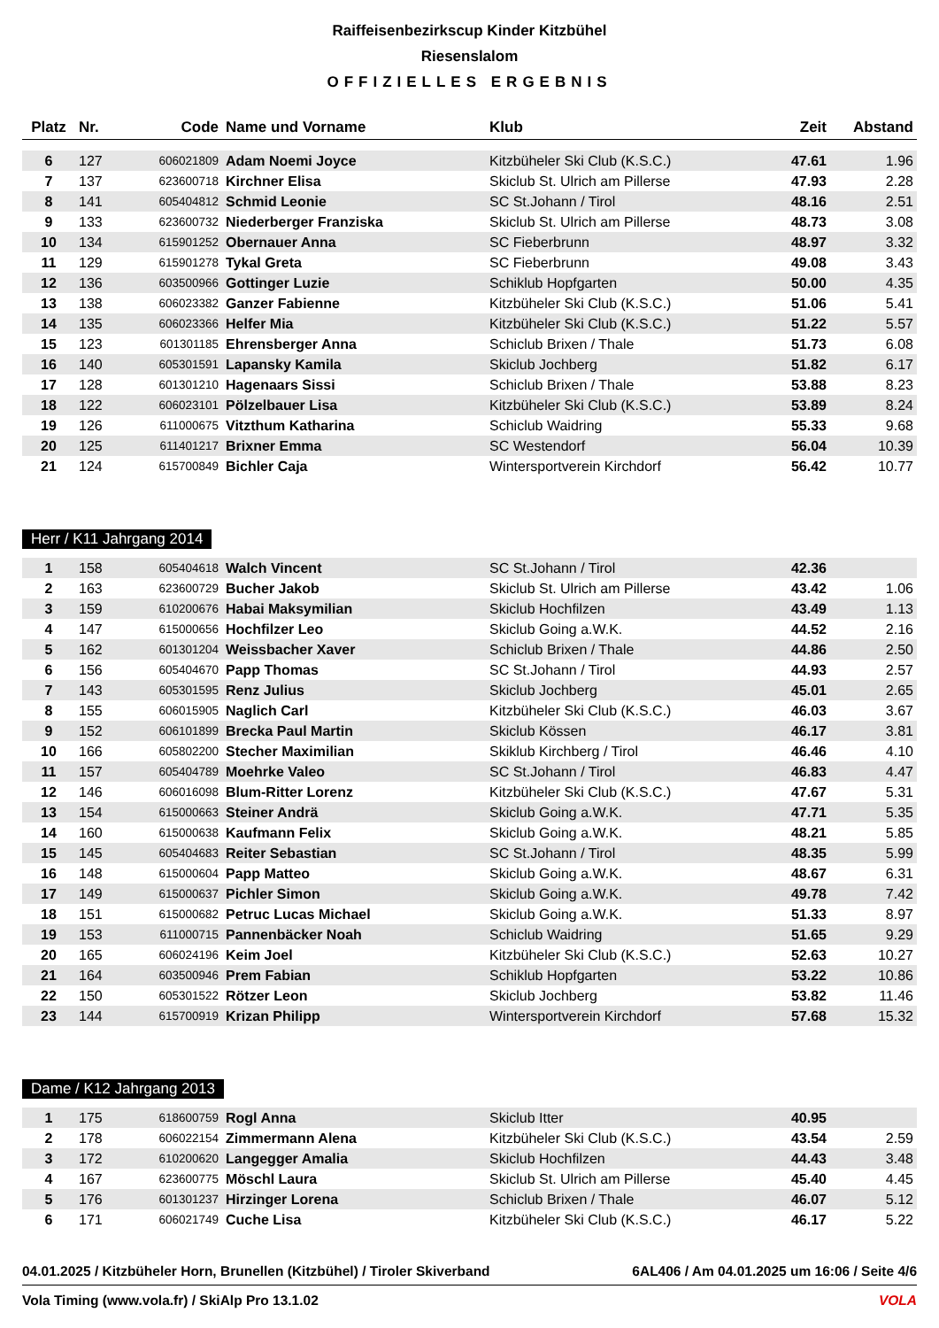Raiffeisenbezirkscup Kinder Kitzbühel
Riesenslalom
OFFIZIELLES ERGEBNIS
| Platz | Nr. | Code | Name und Vorname | Klub | Zeit | Abstand |
| --- | --- | --- | --- | --- | --- | --- |
| 6 | 127 | 606021809 | Adam Noemi Joyce | Kitzbüheler Ski Club (K.S.C.) | 47.61 | 1.96 |
| 7 | 137 | 623600718 | Kirchner Elisa | Skiclub St. Ulrich am Pillerse | 47.93 | 2.28 |
| 8 | 141 | 605404812 | Schmid Leonie | SC St.Johann / Tirol | 48.16 | 2.51 |
| 9 | 133 | 623600732 | Niederberger Franziska | Skiclub St. Ulrich am Pillerse | 48.73 | 3.08 |
| 10 | 134 | 615901252 | Obernauer Anna | SC Fieberbrunn | 48.97 | 3.32 |
| 11 | 129 | 615901278 | Tykal Greta | SC Fieberbrunn | 49.08 | 3.43 |
| 12 | 136 | 603500966 | Gottinger Luzie | Schiklub Hopfgarten | 50.00 | 4.35 |
| 13 | 138 | 606023382 | Ganzer Fabienne | Kitzbüheler Ski Club (K.S.C.) | 51.06 | 5.41 |
| 14 | 135 | 606023366 | Helfer Mia | Kitzbüheler Ski Club (K.S.C.) | 51.22 | 5.57 |
| 15 | 123 | 601301185 | Ehrensberger Anna | Schiclub Brixen / Thale | 51.73 | 6.08 |
| 16 | 140 | 605301591 | Lapansky Kamila | Skiclub Jochberg | 51.82 | 6.17 |
| 17 | 128 | 601301210 | Hagenaars Sissi | Schiclub Brixen / Thale | 53.88 | 8.23 |
| 18 | 122 | 606023101 | Pölzelbauer Lisa | Kitzbüheler Ski Club (K.S.C.) | 53.89 | 8.24 |
| 19 | 126 | 611000675 | Vitzthum Katharina | Schiclub Waidring | 55.33 | 9.68 |
| 20 | 125 | 611401217 | Brixner Emma | SC Westendorf | 56.04 | 10.39 |
| 21 | 124 | 615700849 | Bichler Caja | Wintersportverein Kirchdorf | 56.42 | 10.77 |
Herr / K11 Jahrgang 2014
| 1 | 158 | 605404618 | Walch Vincent | SC St.Johann / Tirol | 42.36 | |
| 2 | 163 | 623600729 | Bucher Jakob | Skiclub St. Ulrich am Pillerse | 43.42 | 1.06 |
| 3 | 159 | 610200676 | Habai Maksymilian | Skiclub Hochfilzen | 43.49 | 1.13 |
| 4 | 147 | 615000656 | Hochfilzer Leo | Skiclub Going a.W.K. | 44.52 | 2.16 |
| 5 | 162 | 601301204 | Weissbacher Xaver | Schiclub Brixen / Thale | 44.86 | 2.50 |
| 6 | 156 | 605404670 | Papp Thomas | SC St.Johann / Tirol | 44.93 | 2.57 |
| 7 | 143 | 605301595 | Renz Julius | Skiclub Jochberg | 45.01 | 2.65 |
| 8 | 155 | 606015905 | Naglich Carl | Kitzbüheler Ski Club (K.S.C.) | 46.03 | 3.67 |
| 9 | 152 | 606101899 | Brecka Paul Martin | Skiclub Kössen | 46.17 | 3.81 |
| 10 | 166 | 605802200 | Stecher Maximilian | Skiklub Kirchberg / Tirol | 46.46 | 4.10 |
| 11 | 157 | 605404789 | Moehrke Valeo | SC St.Johann / Tirol | 46.83 | 4.47 |
| 12 | 146 | 606016098 | Blum-Ritter Lorenz | Kitzbüheler Ski Club (K.S.C.) | 47.67 | 5.31 |
| 13 | 154 | 615000663 | Steiner Andrä | Skiclub Going a.W.K. | 47.71 | 5.35 |
| 14 | 160 | 615000638 | Kaufmann Felix | Skiclub Going a.W.K. | 48.21 | 5.85 |
| 15 | 145 | 605404683 | Reiter Sebastian | SC St.Johann / Tirol | 48.35 | 5.99 |
| 16 | 148 | 615000604 | Papp Matteo | Skiclub Going a.W.K. | 48.67 | 6.31 |
| 17 | 149 | 615000637 | Pichler Simon | Skiclub Going a.W.K. | 49.78 | 7.42 |
| 18 | 151 | 615000682 | Petruc Lucas Michael | Skiclub Going a.W.K. | 51.33 | 8.97 |
| 19 | 153 | 611000715 | Pannenbäcker Noah | Schiclub Waidring | 51.65 | 9.29 |
| 20 | 165 | 606024196 | Keim Joel | Kitzbüheler Ski Club (K.S.C.) | 52.63 | 10.27 |
| 21 | 164 | 603500946 | Prem Fabian | Schiklub Hopfgarten | 53.22 | 10.86 |
| 22 | 150 | 605301522 | Rötzer Leon | Skiclub Jochberg | 53.82 | 11.46 |
| 23 | 144 | 615700919 | Krizan Philipp | Wintersportverein Kirchdorf | 57.68 | 15.32 |
Dame / K12 Jahrgang 2013
| 1 | 175 | 618600759 | Rogl Anna | Skiclub Itter | 40.95 | |
| 2 | 178 | 606022154 | Zimmermann Alena | Kitzbüheler Ski Club (K.S.C.) | 43.54 | 2.59 |
| 3 | 172 | 610200620 | Langegger Amalia | Skiclub Hochfilzen | 44.43 | 3.48 |
| 4 | 167 | 623600775 | Möschl Laura | Skiclub St. Ulrich am Pillerse | 45.40 | 4.45 |
| 5 | 176 | 601301237 | Hirzinger Lorena | Schiclub Brixen / Thale | 46.07 | 5.12 |
| 6 | 171 | 606021749 | Cuche Lisa | Kitzbüheler Ski Club (K.S.C.) | 46.17 | 5.22 |
04.01.2025 / Kitzbüheler Horn, Brunellen (Kitzbühel) / Tiroler Skiverband 6AL406 / Am 04.01.2025 um 16:06 / Seite 4/6
Vola Timing (www.vola.fr) / SkiAlp Pro 13.1.02 VOLA